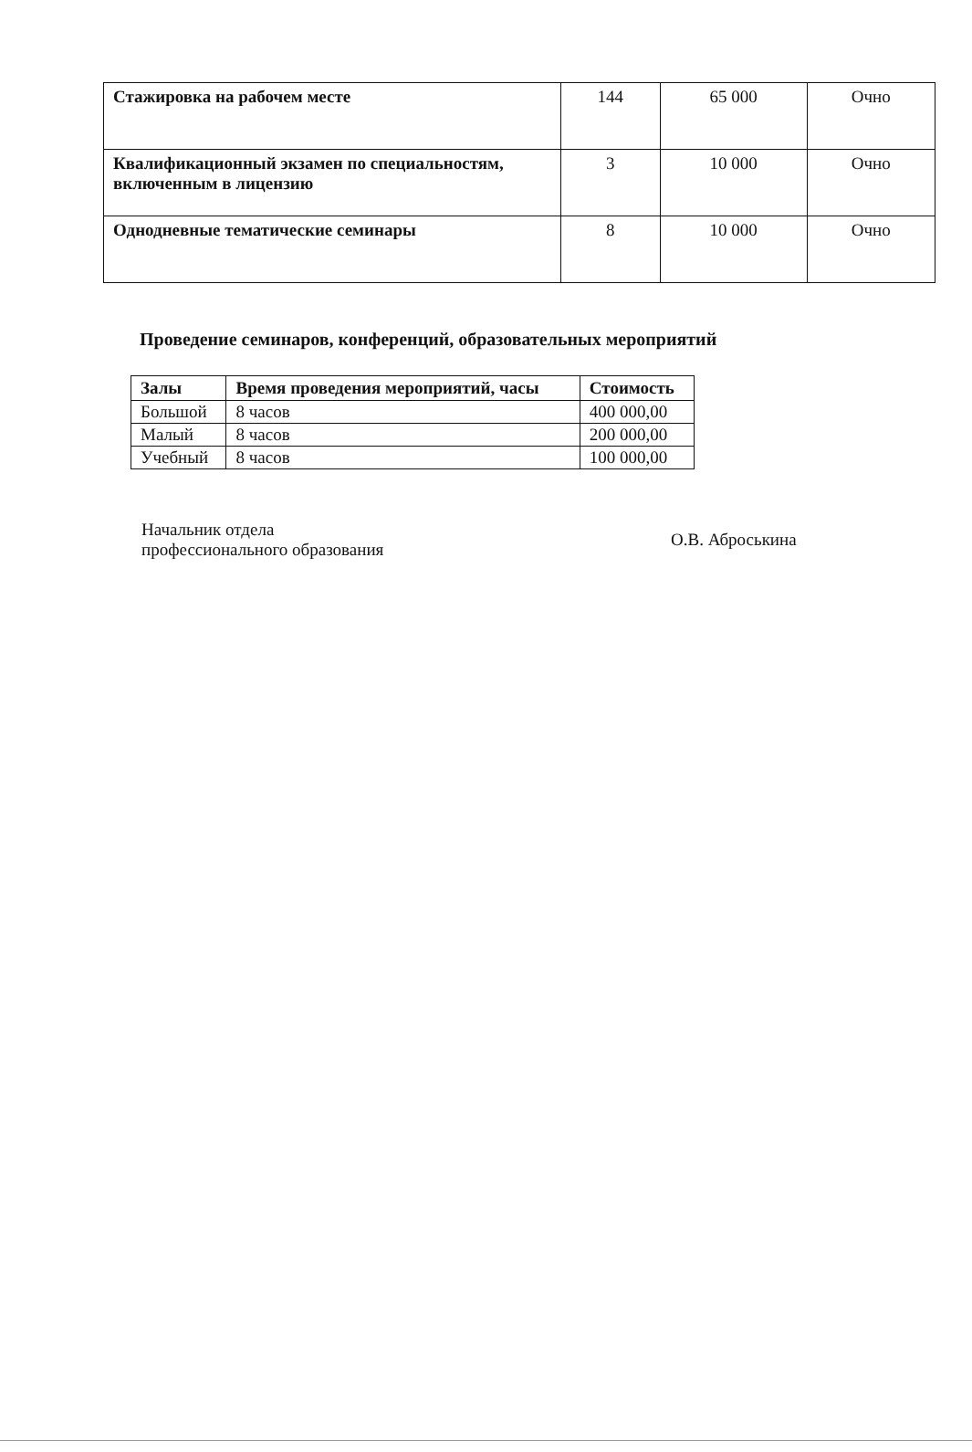| Стажировка на рабочем месте | 144 | 65 000 | Очно |
| Квалификационный экзамен по специальностям, включенным в лицензию | 3 | 10 000 | Очно |
| Однодневные тематические семинары | 8 | 10 000 | Очно |
Проведение семинаров, конференций, образовательных мероприятий
| Залы | Время проведения мероприятий, часы | Стоимость |
| --- | --- | --- |
| Большой | 8 часов | 400 000,00 |
| Малый | 8 часов | 200 000,00 |
| Учебный | 8 часов | 100 000,00 |
Начальник отдела
профессионального образования
О.В. Аброськина